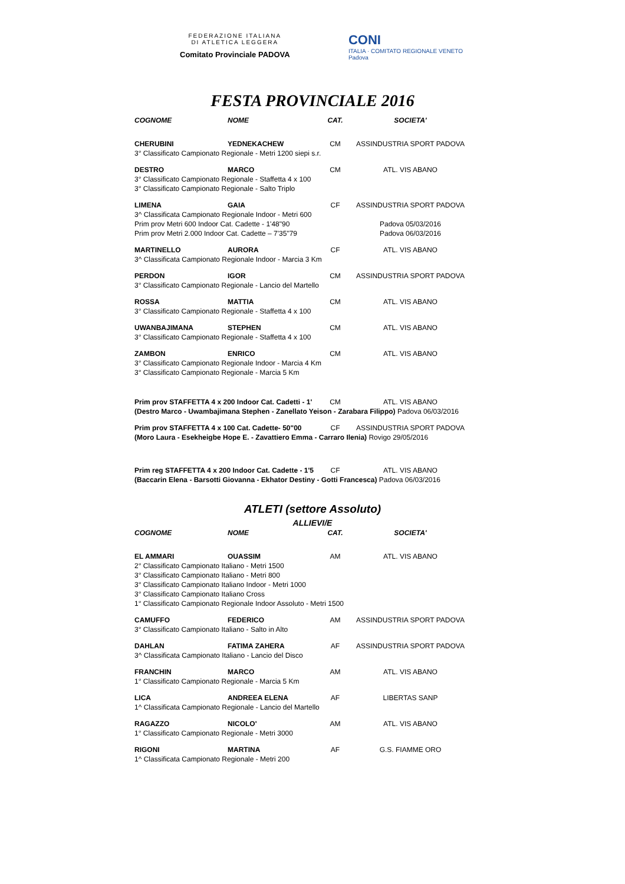FEDERAZIONE ITALIANA
DI ATLETICA LEGGERA
Comitato Provinciale PADOVA
CONI
ITALIA · COMITATO REGIONALE VENETO
Padova
FESTA PROVINCIALE 2016
| COGNOME | NOME | CAT. | SOCIETA' |
| --- | --- | --- | --- |
| CHERUBINI | YEDNEKACHEW | CM | ASSINDUSTRIA SPORT PADOVA |
| 3° Classificato Campionato Regionale - Metri 1200 siepi s.r. | | | |
| DESTRO | MARCO | CM | ATL. VIS ABANO |
| 3° Classificato Campionato Regionale - Staffetta 4 x 100 | | | |
| 3° Classificato Campionato Regionale - Salto Triplo | | | |
| LIMENA | GAIA | CF | ASSINDUSTRIA SPORT PADOVA |
| 3^ Classificata Campionato Regionale Indoor - Metri 600 | | | |
| Prim prov Metri 600 Indoor Cat. Cadette - 1'48"90 | | | Padova 05/03/2016 |
| Prim prov Metri 2.000 Indoor Cat. Cadette – 7'35"79 | | | Padova 06/03/2016 |
| MARTINELLO | AURORA | CF | ATL. VIS ABANO |
| 3^ Classificata Campionato Regionale Indoor - Marcia 3 Km | | | |
| PERDON | IGOR | CM | ASSINDUSTRIA SPORT PADOVA |
| 3° Classificato Campionato Regionale - Lancio del Martello | | | |
| ROSSA | MATTIA | CM | ATL. VIS ABANO |
| 3° Classificato Campionato Regionale - Staffetta 4 x 100 | | | |
| UWANBAJIMANA | STEPHEN | CM | ATL. VIS ABANO |
| 3° Classificato Campionato Regionale - Staffetta 4 x 100 | | | |
| ZAMBON | ENRICO | CM | ATL. VIS ABANO |
| 3° Classificato Campionato Regionale Indoor - Marcia 4 Km | | | |
| 3° Classificato Campionato Regionale - Marcia 5 Km | | | |
| Prim prov STAFFETTA 4 x 200 Indoor Cat. Cadetti - 1' | | CM | ATL. VIS ABANO |
| (Destro Marco - Uwambajimana Stephen - Zanellato Yeison - Zarabara Filippo) Padova 06/03/2016 | | | |
| Prim prov STAFFETTA 4 x 100 Cat. Cadette- 50"00 | | CF | ASSINDUSTRIA SPORT PADOVA |
| (Moro Laura - Esekheigbe Hope E. - Zavattiero Emma - Carraro Ilenia) Rovigo 29/05/2016 | | | |
| Prim reg STAFFETTA 4 x 200 Indoor Cat. Cadette - 1'5 | | CF | ATL. VIS ABANO |
| (Baccarin Elena - Barsotti Giovanna - Ekhator Destiny - Gotti Francesca) Padova 06/03/2016 | | | |
ATLETI (settore Assoluto)
ALLIEVI/E
| COGNOME | NOME | CAT. | SOCIETA' |
| --- | --- | --- | --- |
| EL AMMARI | OUASSIM | AM | ATL. VIS ABANO |
| 2° Classificato Campionato Italiano - Metri 1500 | | | |
| 3° Classificato Campionato Italiano - Metri 800 | | | |
| 3° Classificato Campionato Italiano Indoor - Metri 1000 | | | |
| 3° Classificato Campionato Italiano Cross | | | |
| 1° Classificato Campionato Regionale Indoor Assoluto - Metri 1500 | | | |
| CAMUFFO | FEDERICO | AM | ASSINDUSTRIA SPORT PADOVA |
| 3° Classificato Campionato Italiano - Salto in Alto | | | |
| DAHLAN | FATIMA ZAHERA | AF | ASSINDUSTRIA SPORT PADOVA |
| 3^ Classificata Campionato Italiano - Lancio del Disco | | | |
| FRANCHIN | MARCO | AM | ATL. VIS ABANO |
| 1° Classificato Campionato Regionale - Marcia 5 Km | | | |
| LICA | ANDREEA ELENA | AF | LIBERTAS SANP |
| 1^ Classificata Campionato Regionale - Lancio del Martello | | | |
| RAGAZZO | NICOLO' | AM | ATL. VIS ABANO |
| 1° Classificato Campionato Regionale - Metri 3000 | | | |
| RIGONI | MARTINA | AF | G.S. FIAMME ORO |
| 1^ Classificata Campionato Regionale - Metri 200 | | | |